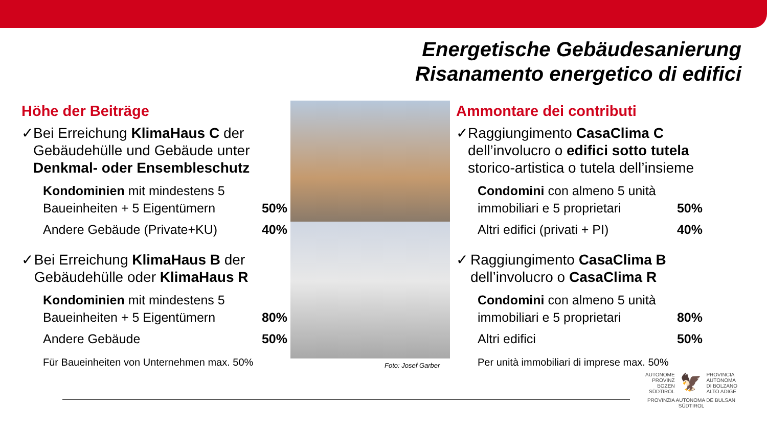Energetische Gebäudesanierung
Risanamento energetico di edifici
Höhe der Beiträge
✓ Bei Erreichung KlimaHaus C der Gebäudehülle und Gebäude unter Denkmal- oder Ensembleschutz
Kondominien mit mindestens 5
Baueinheiten + 5 Eigentümern 50%
Andere Gebäude (Private+KU) 40%
✓ Bei Erreichung KlimaHaus B der Gebäudehülle oder KlimaHaus R
Kondominien mit mindestens 5
Baueinheiten + 5 Eigentümern 80%
Andere Gebäude 50%
Für Baueinheiten von Unternehmen max. 50%
Foto: Josef Garber
Ammontare dei contributi
✓ Raggiungimento CasaClima C dell’involucro o edifici sotto tutela storico-artistica o tutela dell’insieme
Condomini con almeno 5 unità
immobiliari e 5 proprietari 50%
Altri edifici (privati + PI) 40%
✓ Raggiungimento CasaClima B dell’involucro o CasaClima R
Condomini con almeno 5 unità
immobiliari e 5 proprietari 80%
Altri edifici 50%
Per unità immobiliari di imprese max. 50%
AUTONOME
PROVINZ
BOZEN
SÜDTIROL 🦅 PROVINCIA
AUTONOMA
DI BOLZANO
ALTO ADIGE
PROVINZIA AUTONOMA DE BULSAN
SÜDTIROL